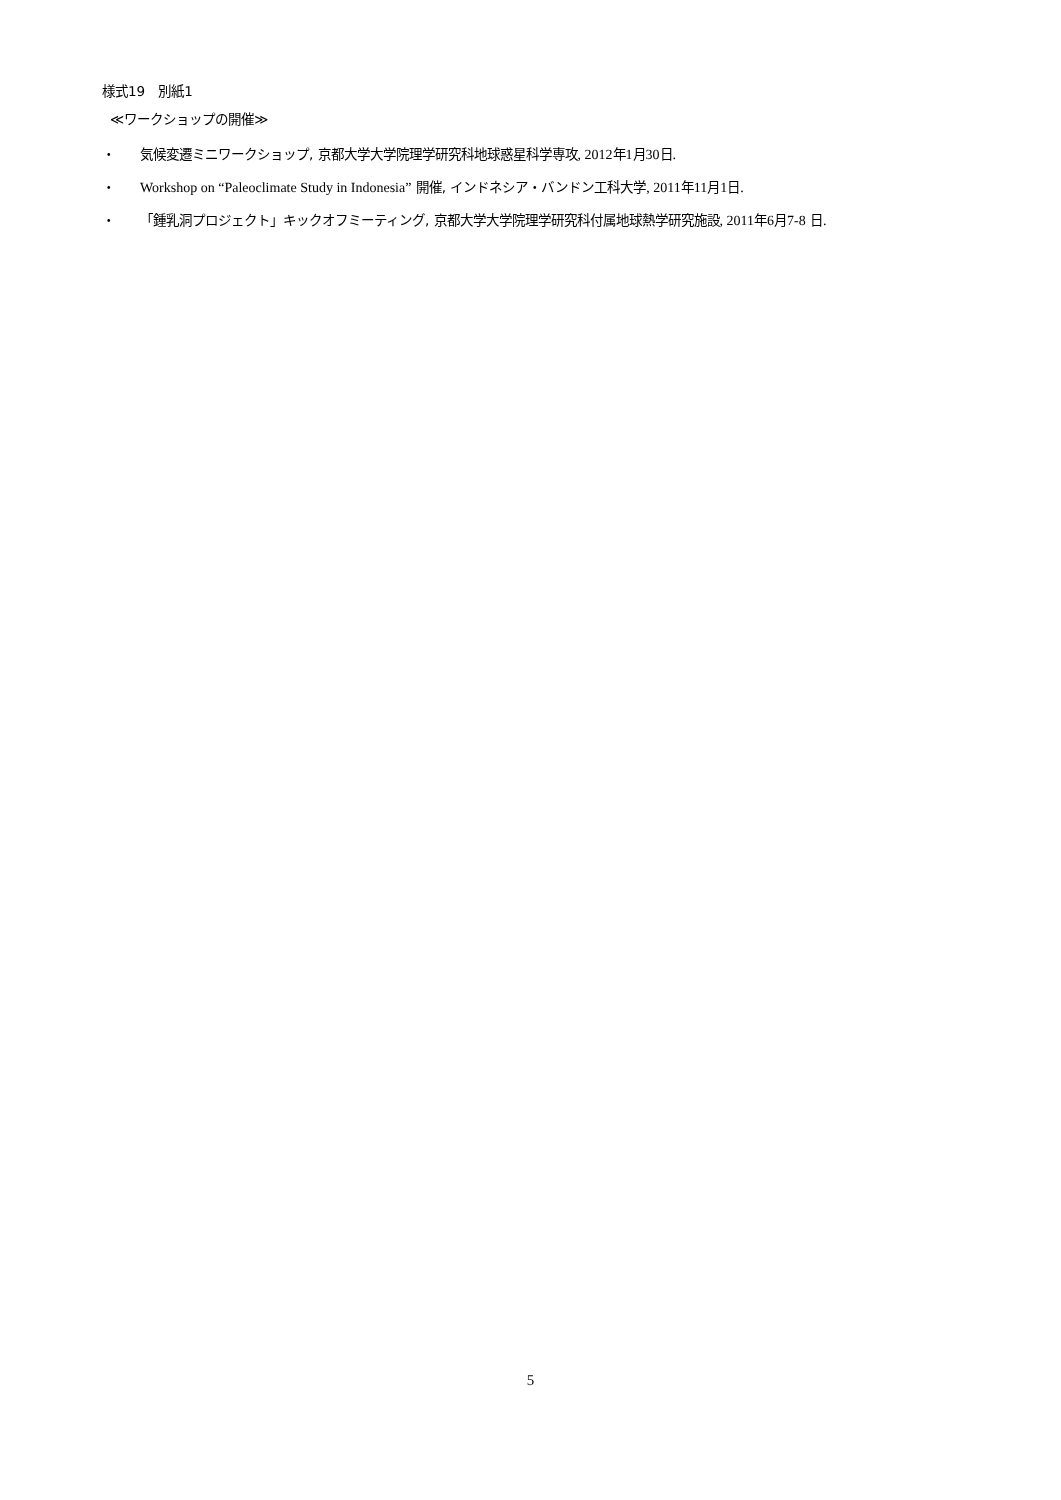様式19　別紙1
≪ワークショップの開催≫
・ 気候変遷ミニワークショップ, 京都大学大学院理学研究科地球惑星科学専攻, 2012年1月30日.
・ Workshop on “Paleoclimate Study in Indonesia” 開催, インドネシア・バンドン工科大学, 2011年11月1日.
・ 「鍾乳洞プロジェクト」キックオフミーティング, 京都大学大学院理学研究科付属地球熱学研究施設, 2011年6月7-8 日.
5